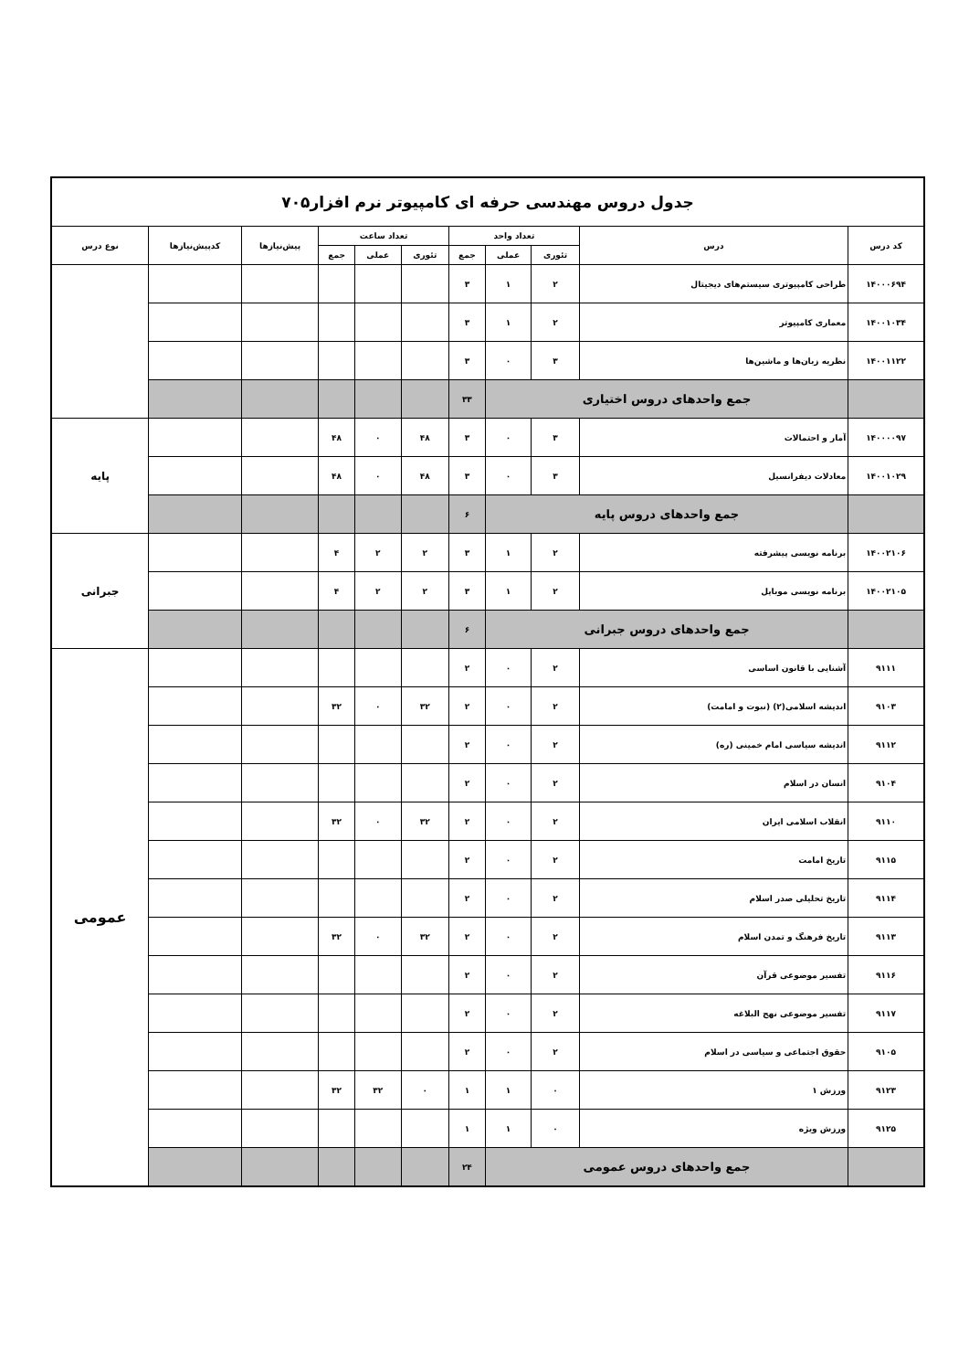| جدول دروس مهندسی حرفه ای کامپیوتر نرم افزار۷۰۵ | | | | | | | | | | |
| کد درس | درس | تعداد واحد | | | تعداد ساعت | | | پیش‌نیازها | کدپیش‌نیازها | نوع درس |
| | | تئوری | عملی | جمع | تئوری | عملی | جمع | | | |
| ۱۴۰۰۰۶۹۴ | طراحی کامپیوتری سیستم‌های دیجیتال | ۲ | ۱ | ۳ | | | | | | |
| ۱۴۰۰۱۰۳۴ | معماری کامپیوتر | ۲ | ۱ | ۳ | | | | | | |
| ۱۴۰۰۱۱۲۲ | نظریه زبان‌ها و ماشین‌ها | ۳ | ۰ | ۳ | | | | | | |
| | جمع واحدهای دروس اختیاری | | | ۳۳ | | | | | | |
| ۱۴۰۰۰۰۹۷ | آمار و احتمالات | ۳ | ۰ | ۳ | ۴۸ | ۰ | ۴۸ | | | پایه |
| ۱۴۰۰۱۰۲۹ | معادلات دیفرانسیل | ۳ | ۰ | ۳ | ۴۸ | ۰ | ۴۸ | | | |
| | جمع واحدهای دروس پایه | | | ۶ | | | | | | |
| ۱۴۰۰۲۱۰۶ | برنامه نویسی پیشرفته | ۲ | ۱ | ۳ | ۲ | ۲ | ۴ | | | جبرانی |
| ۱۴۰۰۲۱۰۵ | برنامه نویسی موبایل | ۲ | ۱ | ۳ | ۲ | ۲ | ۴ | | | |
| | جمع واحدهای دروس جبرانی | | | ۶ | | | | | | |
| ۹۱۱۱ | آشنایی با قانون اساسی | ۲ | ۰ | ۲ | | | | | | عمومی |
| ۹۱۰۳ | اندیشه اسلامی(۲) (نبوت و امامت) | ۲ | ۰ | ۲ | ۳۲ | ۰ | ۳۲ | | | |
| ۹۱۱۲ | اندیشه سیاسی امام خمینی (ره) | ۲ | ۰ | ۲ | | | | | | |
| ۹۱۰۴ | انسان در اسلام | ۲ | ۰ | ۲ | | | | | | |
| ۹۱۱۰ | انقلاب اسلامی ایران | ۲ | ۰ | ۲ | ۳۲ | ۰ | ۳۲ | | | |
| ۹۱۱۵ | تاریخ امامت | ۲ | ۰ | ۲ | | | | | | |
| ۹۱۱۴ | تاریخ تحلیلی صدر اسلام | ۲ | ۰ | ۲ | | | | | | |
| ۹۱۱۳ | تاریخ فرهنگ و تمدن اسلام | ۲ | ۰ | ۲ | ۳۲ | ۰ | ۳۲ | | | |
| ۹۱۱۶ | تفسیر موضوعی قرآن | ۲ | ۰ | ۲ | | | | | | |
| ۹۱۱۷ | تفسیر موضوعی نهج البلاغه | ۲ | ۰ | ۲ | | | | | | |
| ۹۱۰۵ | حقوق اجتماعی و سیاسی در اسلام | ۲ | ۰ | ۲ | | | | | | |
| ۹۱۲۳ | ورزش ۱ | ۰ | ۱ | ۱ | ۰ | ۳۲ | ۳۲ | | | |
| ۹۱۲۵ | ورزش ویژه | ۰ | ۱ | ۱ | | | | | | |
| | جمع واحدهای دروس عمومی | | | ۲۴ | | | | | | |